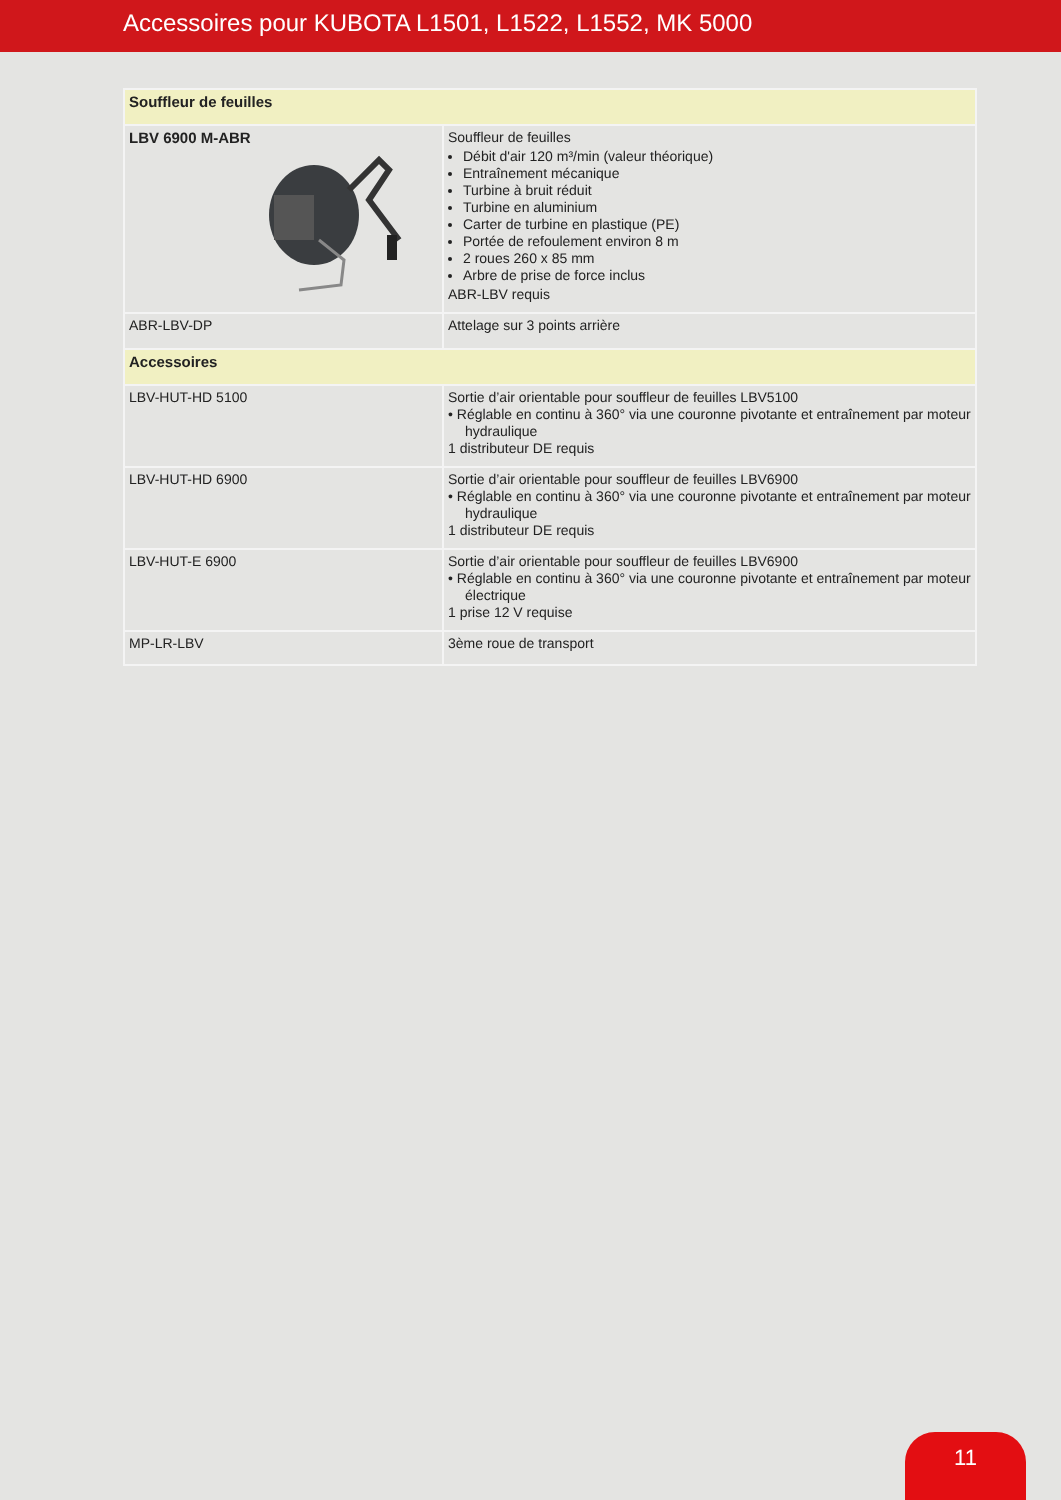Accessoires pour KUBOTA L1501, L1522, L1552, MK 5000
| Souffleur de feuilles | |
| LBV 6900 M-ABR | Souffleur de feuilles Débit d'air 120 m³/min (valeur théorique) Entraînement mécanique Turbine à bruit réduit Turbine en aluminium Carter de turbine en plastique (PE) Portée de refoulement environ 8 m 2 roues 260 x 85 mm Arbre de prise de force inclus ABR-LBV requis |
| ABR-LBV-DP | Attelage sur 3 points arrière |
| Accessoires | |
| LBV-HUT-HD 5100 | Sortie d’air orientable pour souffleur de feuilles LBV5100 • Réglable en continu à 360° via une couronne pivotante et entraînement par moteur hydraulique 1 distributeur DE requis |
| LBV-HUT-HD 6900 | Sortie d’air orientable pour souffleur de feuilles LBV6900 • Réglable en continu à 360° via une couronne pivotante et entraînement par moteur hydraulique 1 distributeur DE requis |
| LBV-HUT-E 6900 | Sortie d’air orientable pour souffleur de feuilles LBV6900 • Réglable en continu à 360° via une couronne pivotante et entraînement par moteur électrique 1 prise 12 V requise |
| MP-LR-LBV | 3ème roue de transport |
11